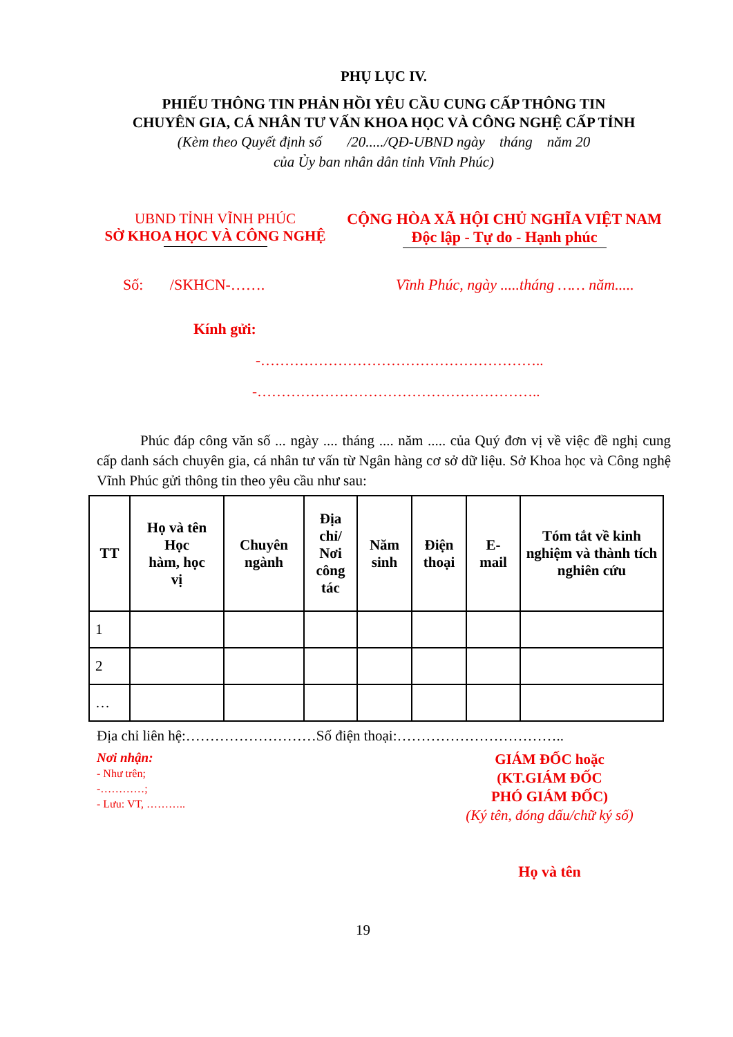PHỤ LỤC IV.
PHIẾU THÔNG TIN PHẢN HỒI YÊU CẦU CUNG CẤP THÔNG TIN
CHUYÊN GIA, CÁ NHÂN TƯ VẤN KHOA HỌC VÀ CÔNG NGHỆ CẤP TỈNH
(Kèm theo Quyết định số /20...../QĐ-UBND ngày tháng năm 20
của Ủy ban nhân dân tỉnh Vĩnh Phúc)
UBND TỈNH VĨNH PHÚC
SỞ KHOA HỌC VÀ CÔNG NGHỆ
CỘNG HÒA XÃ HỘI CHỦ NGHĨA VIỆT NAM
Độc lập - Tự do - Hạnh phúc
Số: /SKHCN-……. Vĩnh Phúc, ngày .....tháng …… năm.....
Kính gửi:
-…………………………………………………..
-…………………………………………………..
Phúc đáp công văn số ... ngày .... tháng .... năm ..... của Quý đơn vị về việc đề nghị cung cấp danh sách chuyên gia, cá nhân tư vấn từ Ngân hàng cơ sở dữ liệu. Sở Khoa học và Công nghệ Vĩnh Phúc gửi thông tin theo yêu cầu như sau:
| TT | Họ và tên Học hàm, học vị | Chuyên ngành | Địa chỉ/ Nơi công tác | Năm sinh | Điện thoại | E- mail | Tóm tắt về kinh nghiệm và thành tích nghiên cứu |
| --- | --- | --- | --- | --- | --- | --- | --- |
| 1 | | | | | | | |
| 2 | | | | | | | |
| … | | | | | | | |
Địa chỉ liên hệ:………………………Số điện thoại:……………………………..
Nơi nhận:
- Như trên;
-…………;
- Lưu: VT, ………..
GIÁM ĐỐC hoặc
(KT.GIÁM ĐỐC
PHÓ GIÁM ĐỐC)
(Ký tên, đóng dấu/chữ ký số)
Họ và tên
19